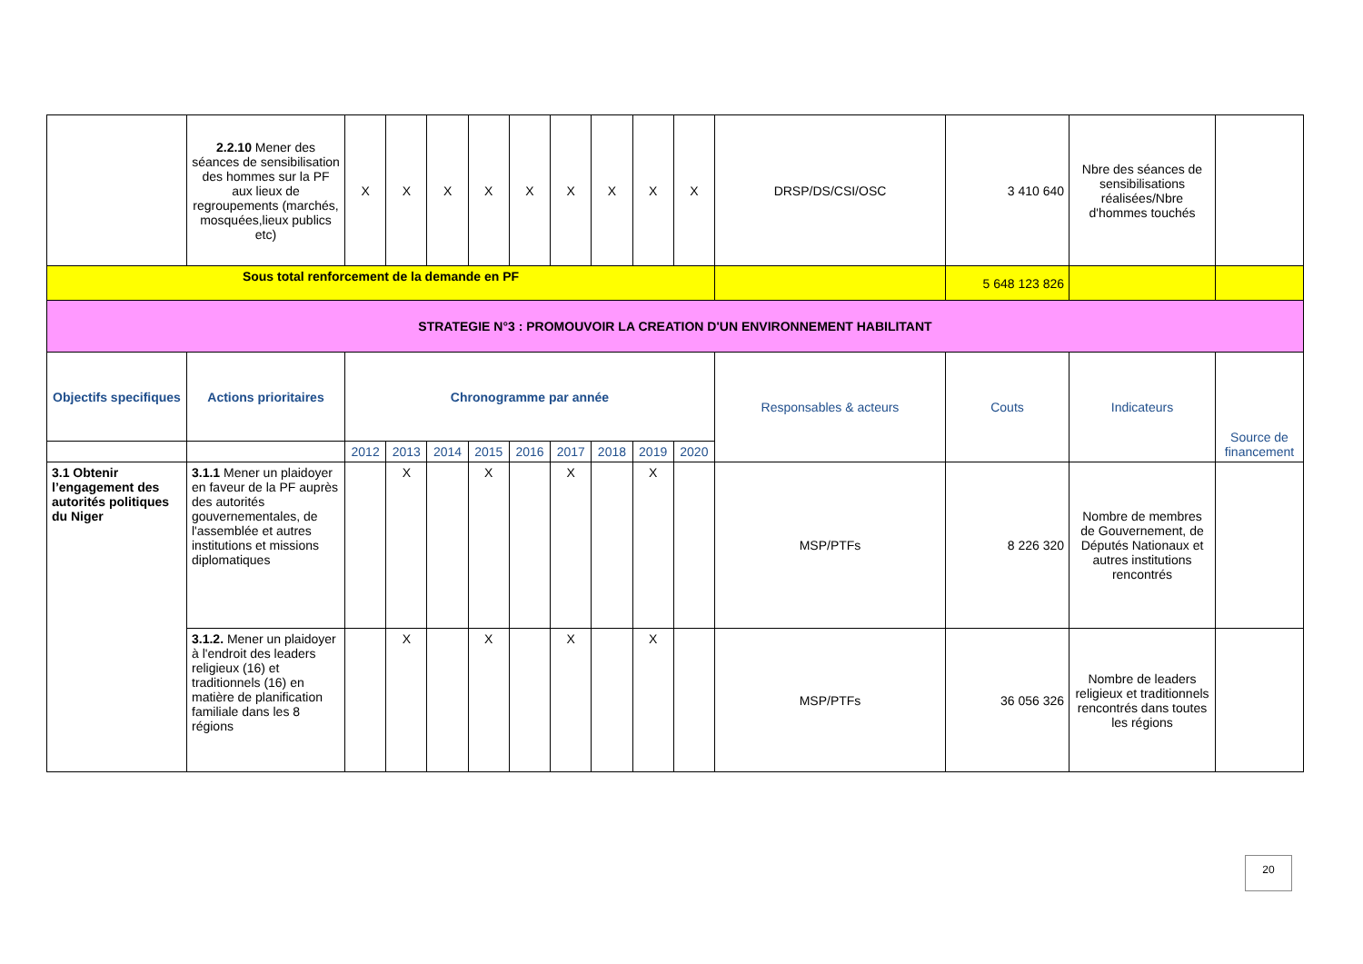| | 2.2.10 Mener des séances de sensibilisation des hommes sur la PF aux lieux de regroupements (marchés, mosquées,lieux publics etc) | X | X | X | X | X | X | X | X | X | DRSP/DS/CSI/OSC | 3 410 640 | Nbre des séances de sensibilisations réalisées/Nbre d'hommes touchés | |
| Sous total renforcement de la demande en PF | | | | | | | | | | | | 5 648 123 826 | | |
| STRATEGIE N°3 : PROMOUVOIR LA CREATION D'UN ENVIRONNEMENT HABILITANT | | | | | | | | | | | | | | |
| Objectifs specifiques | Actions prioritaires | Chronogramme par année | | | | | | | | | Responsables & acteurs | Couts | Indicateurs | Source de financement |
| | | 2012 | 2013 | 2014 | 2015 | 2016 | 2017 | 2018 | 2019 | 2020 | | | | |
| 3.1 Obtenir l’engagement des autorités politiques du Niger | 3.1.1 Mener un plaidoyer en faveur de la PF auprès des autorités gouvernementales, de l'assemblée et autres institutions et missions diplomatiques | | X | | X | | X | | X | | MSP/PTFs | 8 226 320 | Nombre de membres de Gouvernement, de Députés Nationaux et autres institutions rencontrés | |
| | 3.1.2. Mener un plaidoyer à l'endroit des leaders religieux (16) et traditionnels (16) en matière de planification familiale dans les 8 régions | | X | | X | | X | | X | | MSP/PTFs | 36 056 326 | Nombre de leaders religieux et traditionnels rencontrés dans toutes les régions | |
20